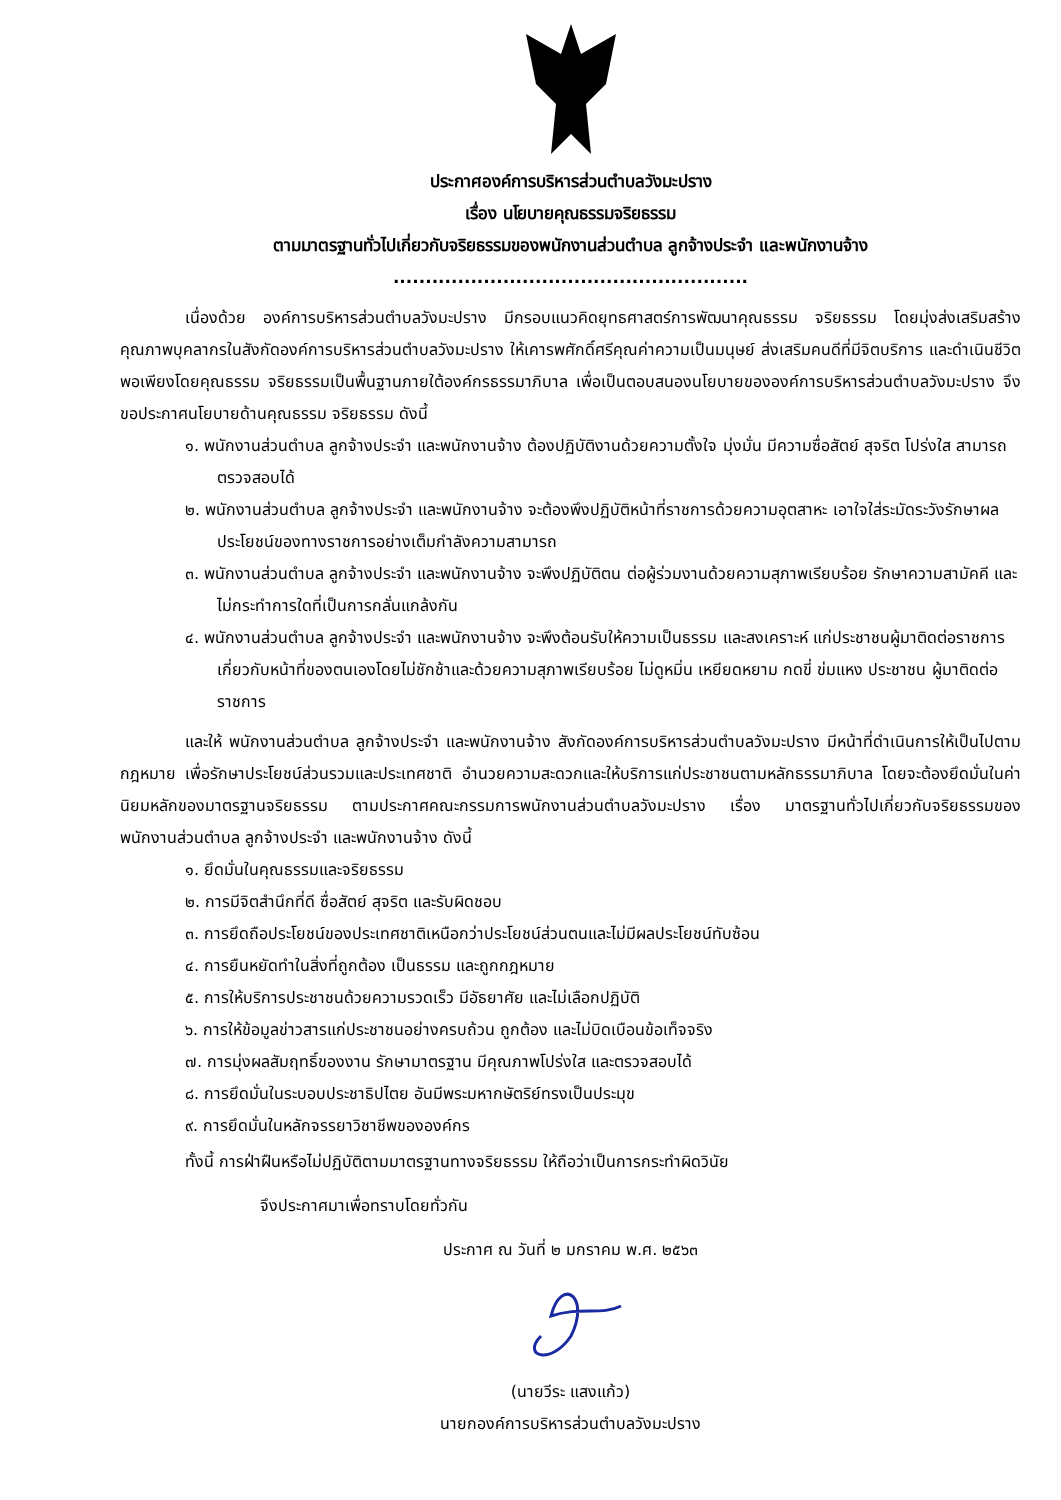ประกาศองค์การบริหารส่วนตำบลวังมะปราง
เรื่อง นโยบายคุณธรรมจริยธรรม
ตามมาตรฐานทั่วไปเกี่ยวกับจริยธรรมของพนักงานส่วนตำบล ลูกจ้างประจำ และพนักงานจ้าง
.......................................................
เนื่องด้วย องค์การบริหารส่วนตำบลวังมะปราง มีกรอบแนวคิดยุทธศาสตร์การพัฒนาคุณธรรม จริยธรรม โดยมุ่งส่งเสริมสร้างคุณภาพบุคลากรในสังกัดองค์การบริหารส่วนตำบลวังมะปราง ให้เคารพศักดิ์ศรีคุณค่าความเป็นมนุษย์ ส่งเสริมคนดีที่มีจิตบริการ และดำเนินชีวิตพอเพียงโดยคุณธรรม จริยธรรมเป็นพื้นฐานภายใต้องค์กรธรรมาภิบาล เพื่อเป็นตอบสนองนโยบายขององค์การบริหารส่วนตำบลวังมะปราง จึงขอประกาศนโยบายด้านคุณธรรม จริยธรรม ดังนี้
๑. พนักงานส่วนตำบล ลูกจ้างประจำ และพนักงานจ้าง ต้องปฏิบัติงานด้วยความตั้งใจ มุ่งมั่น มีความซื่อสัตย์ สุจริต โปร่งใส สามารถตรวจสอบได้
๒. พนักงานส่วนตำบล ลูกจ้างประจำ และพนักงานจ้าง จะต้องพึงปฏิบัติหน้าที่ราชการด้วยความอุตสาหะ เอาใจใส่ระมัดระวังรักษาผลประโยชน์ของทางราชการอย่างเต็มกำลังความสามารถ
๓. พนักงานส่วนตำบล ลูกจ้างประจำ และพนักงานจ้าง จะพึงปฏิบัติตน ต่อผู้ร่วมงานด้วยความสุภาพเรียบร้อย รักษาความสามัคคี และไม่กระทำการใดที่เป็นการกลั่นแกล้งกัน
๔. พนักงานส่วนตำบล ลูกจ้างประจำ และพนักงานจ้าง จะพึงต้อนรับให้ความเป็นธรรม และสงเคราะห์ แก่ประชาชนผู้มาติดต่อราชการเกี่ยวกับหน้าที่ของตนเองโดยไม่ชักช้าและด้วยความสุภาพเรียบร้อย ไม่ดูหมิ่น เหยียดหยาม กดขี่ ข่มแหง ประชาชน ผู้มาติดต่อราชการ
และให้ พนักงานส่วนตำบล ลูกจ้างประจำ และพนักงานจ้าง สังกัดองค์การบริหารส่วนตำบลวังมะปราง มีหน้าที่ดำเนินการให้เป็นไปตามกฎหมาย เพื่อรักษาประโยชน์ส่วนรวมและประเทศชาติ อำนวยความสะดวกและให้บริการแก่ประชาชนตามหลักธรรมาภิบาล โดยจะต้องยึดมั่นในค่านิยมหลักของมาตรฐานจริยธรรม ตามประกาศคณะกรรมการพนักงานส่วนตำบลวังมะปราง เรื่อง มาตรฐานทั่วไปเกี่ยวกับจริยธรรมของพนักงานส่วนตำบล ลูกจ้างประจำ และพนักงานจ้าง ดังนี้
๑. ยึดมั่นในคุณธรรมและจริยธรรม
๒. การมีจิตสำนึกที่ดี ซื่อสัตย์ สุจริต และรับผิดชอบ
๓. การยึดถือประโยชน์ของประเทศชาติเหนือกว่าประโยชน์ส่วนตนและไม่มีผลประโยชน์ทับซ้อน
๔. การยืนหยัดทำในสิ่งที่ถูกต้อง เป็นธรรม และถูกกฎหมาย
๕. การให้บริการประชาชนด้วยความรวดเร็ว มีอัธยาศัย และไม่เลือกปฏิบัติ
๖. การให้ข้อมูลข่าวสารแก่ประชาชนอย่างครบถ้วน ถูกต้อง และไม่บิดเบือนข้อเท็จจริง
๗. การมุ่งผลสัมฤทธิ์ของงาน รักษามาตรฐาน มีคุณภาพโปร่งใส และตรวจสอบได้
๘. การยึดมั่นในระบอบประชาธิปไตย อันมีพระมหากษัตริย์ทรงเป็นประมุข
๙. การยึดมั่นในหลักจรรยาวิชาชีพขององค์กร
ทั้งนี้ การฝ่าฝืนหรือไม่ปฏิบัติตามมาตรฐานทางจริยธรรม ให้ถือว่าเป็นการกระทำผิดวินัย
จึงประกาศมาเพื่อทราบโดยทั่วกัน
ประกาศ ณ วันที่ ๒ มกราคม พ.ศ. ๒๕๖๓
(นายวีระ แสงแก้ว)
นายกองค์การบริหารส่วนตำบลวังมะปราง